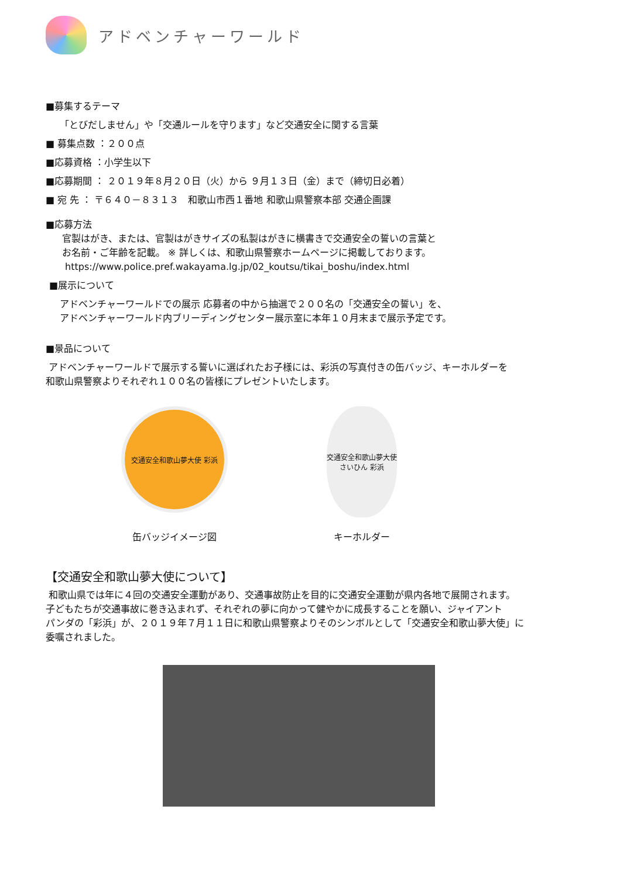アドベンチャーワールド
■募集するテーマ
「とびだしません」や「交通ルールを守ります」など交通安全に関する言葉
■ 募集点数 ：２００点
■応募資格 ：小学生以下
■応募期間 ： ２０１９年８月２０日（火）から ９月１３日（金）まで（締切日必着）
■ 宛 先 ： 〒６４０－８３１３　和歌山市西１番地 和歌山県警察本部 交通企画課
■応募方法
官製はがき、または、官製はがきサイズの私製はがきに横書きで交通安全の誓いの言葉と
お名前・ご年齢を記載。 ※ 詳しくは、和歌山県警察ホームページに掲載しております。
https://www.police.pref.wakayama.lg.jp/02_koutsu/tikai_boshu/index.html
■展示について
アドベンチャーワールドでの展示 応募者の中から抽選で２００名の「交通安全の誓い」を、
アドベンチャーワールド内ブリーディングセンター展示室に本年１０月末まで展示予定です。
■景品について
アドベンチャーワールドで展示する誓いに選ばれたお子様には、彩浜の写真付きの缶バッジ、キーホルダーを
和歌山県警察よりそれぞれ１００名の皆様にプレゼントいたします。
交通安全和歌山夢大使 彩浜
缶バッジイメージ図
交通安全和歌山夢大使 さいひん 彩浜
キーホルダー
【交通安全和歌山夢大使について】
和歌山県では年に４回の交通安全運動があり、交通事故防止を目的に交通安全運動が県内各地で展開されます。
子どもたちが交通事故に巻き込まれず、それぞれの夢に向かって健やかに成長することを願い、ジャイアント
パンダの「彩浜」が、２０１９年７月１１日に和歌山県警察よりそのシンボルとして「交通安全和歌山夢大使」に
委嘱されました。